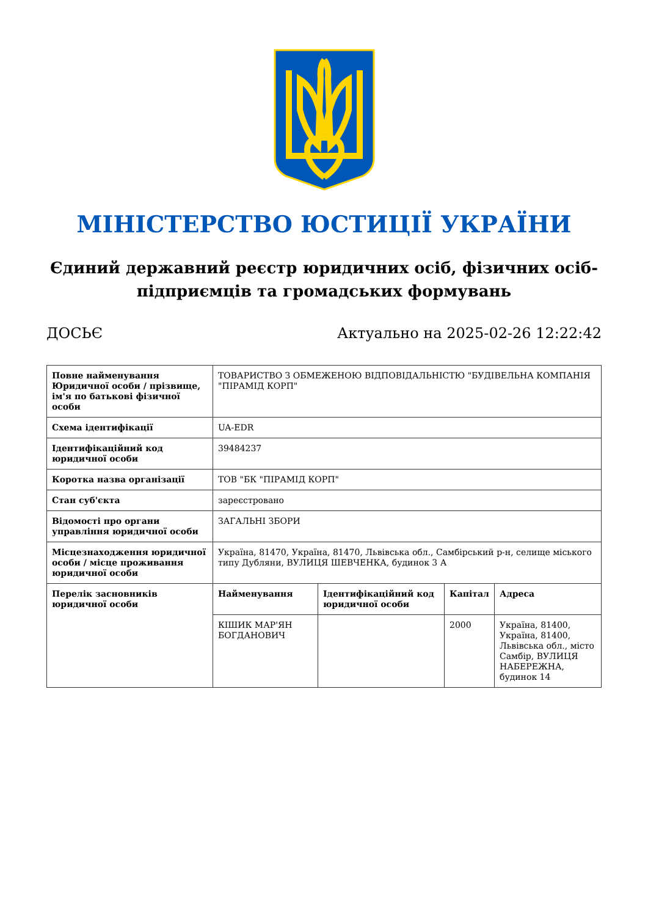МІНІСТЕРСТВО ЮСТИЦІЇ УКРАЇНИ
Єдиний державний реєстр юридичних осіб, фізичних осіб-підприємців та громадських формувань
ДОСЬЄ Актуально на 2025-02-26 12:22:42
| Повне найменування Юридичної особи / прізвище, ім'я по батькові фізичної особи | ТОВАРИСТВО З ОБМЕЖЕНОЮ ВІДПОВІДАЛЬНІСТЮ "БУДІВЕЛЬНА КОМПАНІЯ "ПІРАМІД КОРП" | | | |
| Схема ідентифікації | UA-EDR | | | |
| Ідентифікаційний код юридичної особи | 39484237 | | | |
| Коротка назва організації | ТОВ "БК "ПІРАМІД КОРП" | | | |
| Стан суб'єкта | зареєстровано | | | |
| Відомості про органи управління юридичної особи | ЗАГАЛЬНІ ЗБОРИ | | | |
| Місцезнаходження юридичної особи / місце проживання юридичної особи | Україна, 81470, Україна, 81470, Львівська обл., Самбірський р-н, селище міського типу Дубляни, ВУЛИЦЯ ШЕВЧЕНКА, будинок 3 А | | | |
| Перелік засновників юридичної особи | Найменування | Ідентифікаційний код юридичної особи | Капітал | Адреса |
| | КІШИК МАР'ЯН БОГДАНОВИЧ | | 2000 | Україна, 81400, Україна, 81400, Львівська обл., місто Самбір, ВУЛИЦЯ НАБЕРЕЖНА, будинок 14 |